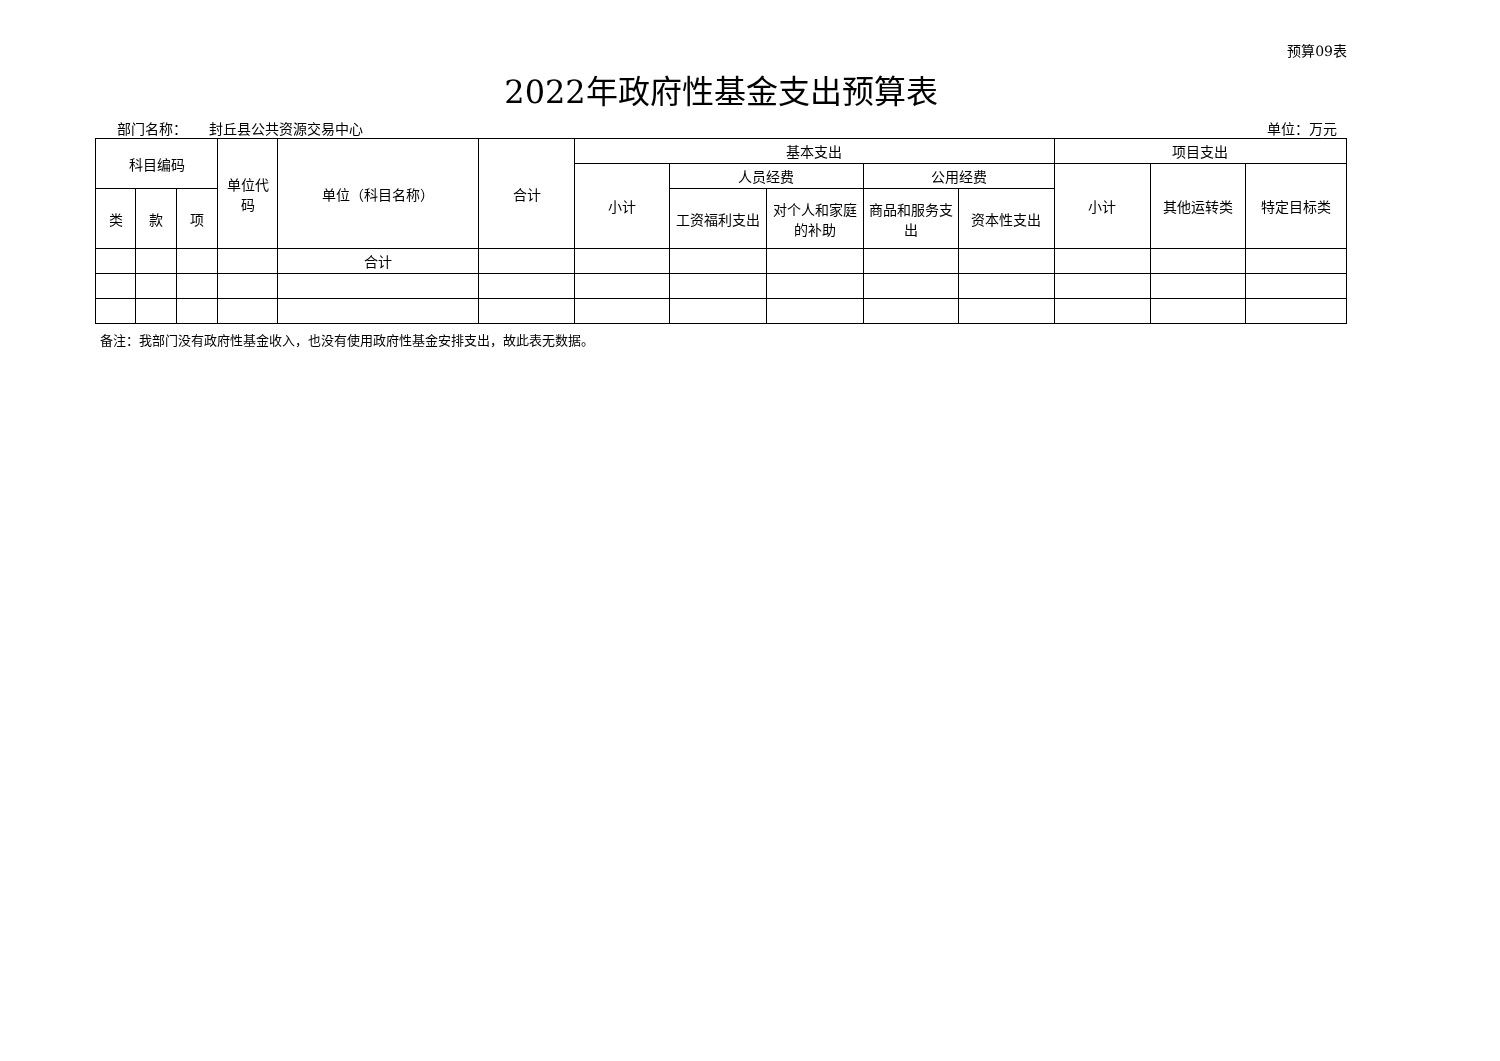预算09表
2022年政府性基金支出预算表
部门名称： 封丘县公共资源交易中心 单位：万元
| 科目编码 | | | 单位代码 | 单位（科目名称） | 合计 | 基本支出 | | | | | 项目支出 | | |
| --- | --- | --- | --- | --- | --- | --- | --- | --- | --- | --- | --- | --- | --- |
| | | | | | | 小计 | 人员经费 | | 公用经费 | | 小计 | 其他运转类 | 特定目标类 |
| 类 | 款 | 项 | | | | | 工资福利支出 | 对个人和家庭的补助 | 商品和服务支出 | 资本性支出 | | | |
| | | | | 合计 | | | | | | | | | |
备注：我部门没有政府性基金收入，也没有使用政府性基金安排支出，故此表无数据。